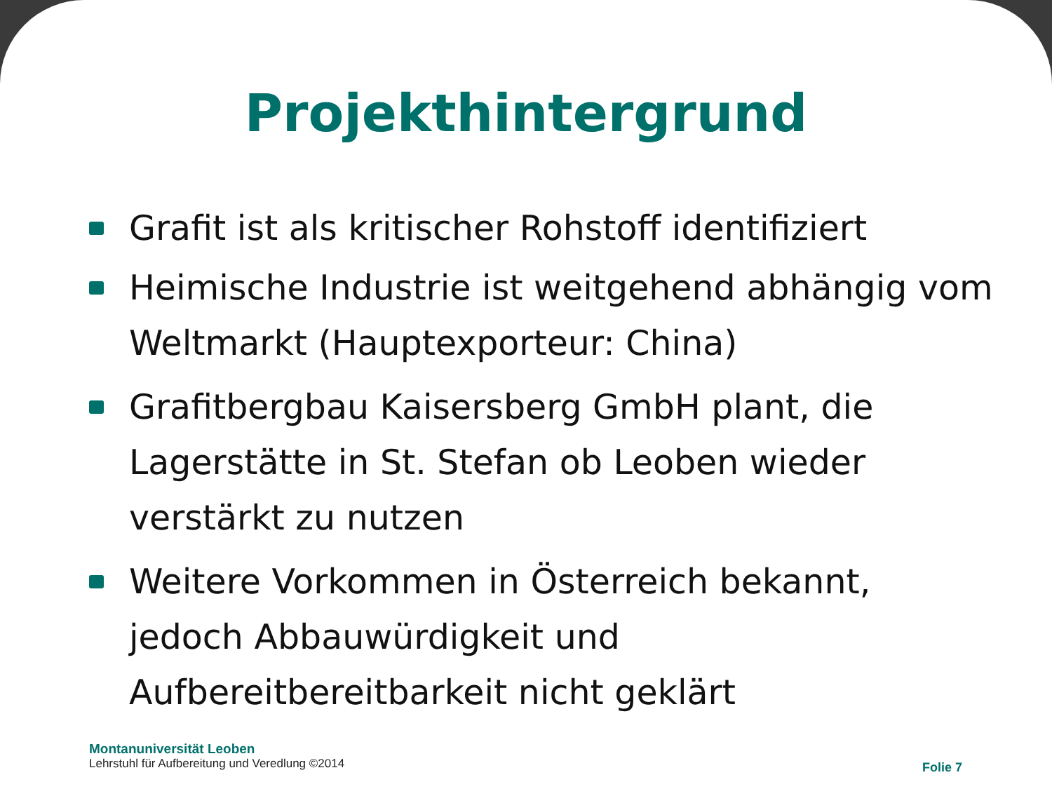Projekthintergrund
Grafit ist als kritischer Rohstoff identifiziert
Heimische Industrie ist weitgehend abhängig vom Weltmarkt (Hauptexporteur: China)
Grafitbergbau Kaisersberg GmbH plant, die Lagerstätte in St. Stefan ob Leoben wieder verstärkt zu nutzen
Weitere Vorkommen in Österreich bekannt, jedoch Abbauwürdigkeit und Aufbereitbereitbarkeit nicht geklärt
Montanuniversität Leoben
Lehrstuhl für Aufbereitung und Veredlung ©2014
Folie 7